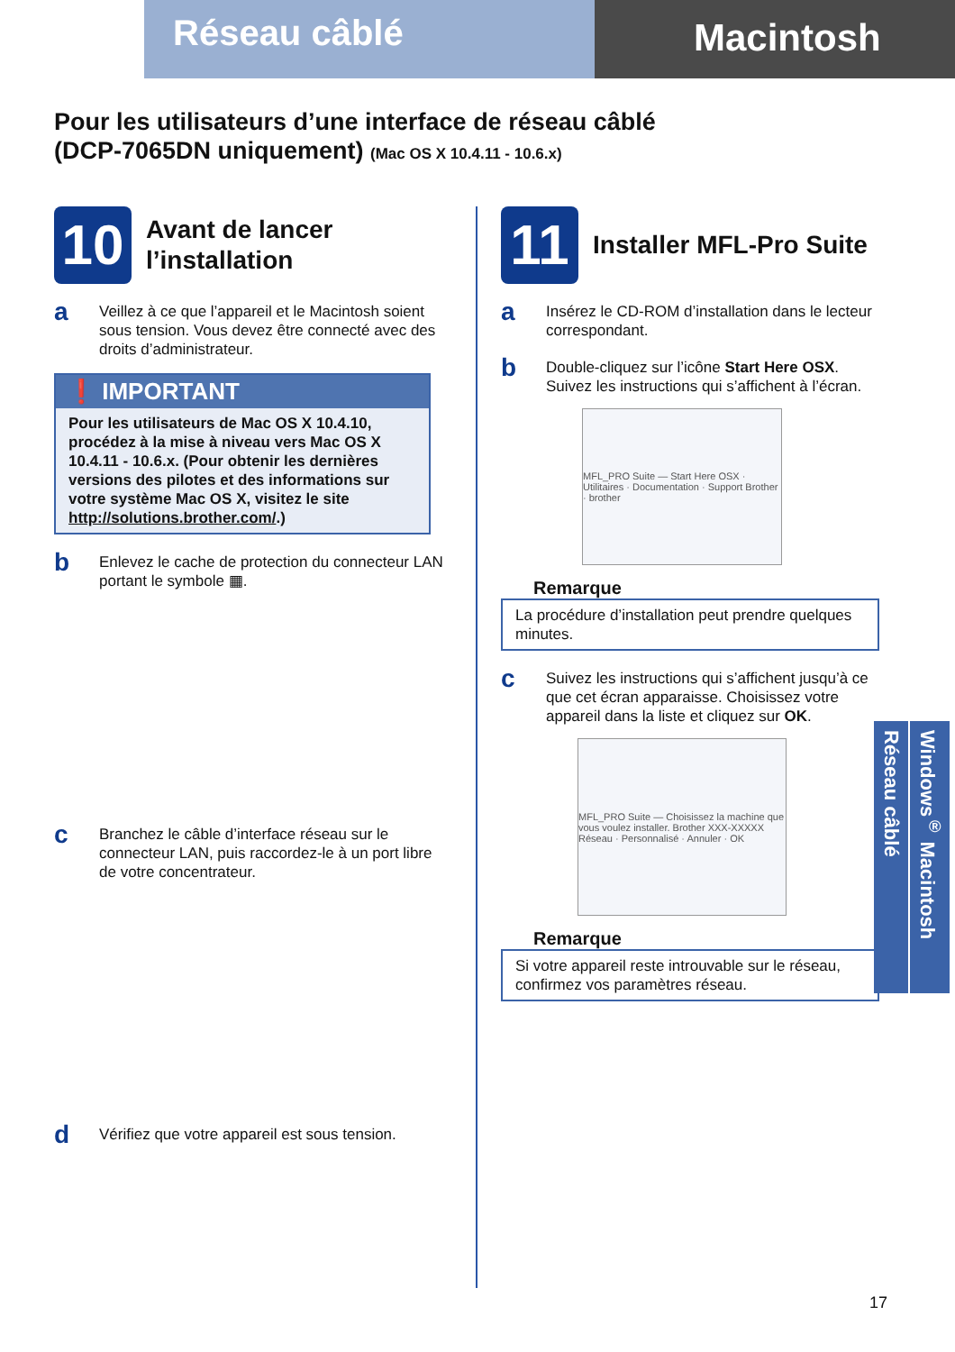Réseau câblé
Macintosh
Pour les utilisateurs d’une interface de réseau câblé
(DCP-7065DN uniquement) (Mac OS X 10.4.11 - 10.6.x)
10
Avant de lancer
l’installation
a
Veillez à ce que l’appareil et le Macintosh soient sous tension. Vous devez être connecté avec des droits d’administrateur.
❗ IMPORTANT
Pour les utilisateurs de Mac OS X 10.4.10, procédez à la mise à niveau vers Mac OS X 10.4.11 - 10.6.x. (Pour obtenir les dernières versions des pilotes et des informations sur votre système Mac OS X, visitez le site http://solutions.brother.com/.)
b
Enlevez le cache de protection du connecteur LAN portant le symbole ▦.
c
Branchez le câble d’interface réseau sur le connecteur LAN, puis raccordez-le à un port libre de votre concentrateur.
d
Vérifiez que votre appareil est sous tension.
11
Installer MFL-Pro Suite
a
Insérez le CD-ROM d’installation dans le lecteur correspondant.
b
Double-cliquez sur l’icône Start Here OSX. Suivez les instructions qui s’affichent à l’écran.
MFL_PRO Suite — Start Here OSX · Utilitaires · Documentation · Support Brother · brother
Remarque
La procédure d’installation peut prendre quelques minutes.
c
Suivez les instructions qui s’affichent jusqu’à ce que cet écran apparaisse. Choisissez votre appareil dans la liste et cliquez sur OK.
MFL_PRO Suite — Choisissez la machine que vous voulez installer. Brother XXX-XXXXX Réseau · Personnalisé · Annuler · OK
Remarque
Si votre appareil reste introuvable sur le réseau, confirmez vos paramètres réseau.
Réseau câblé
Windows<sup>®</sup> Macintosh
17